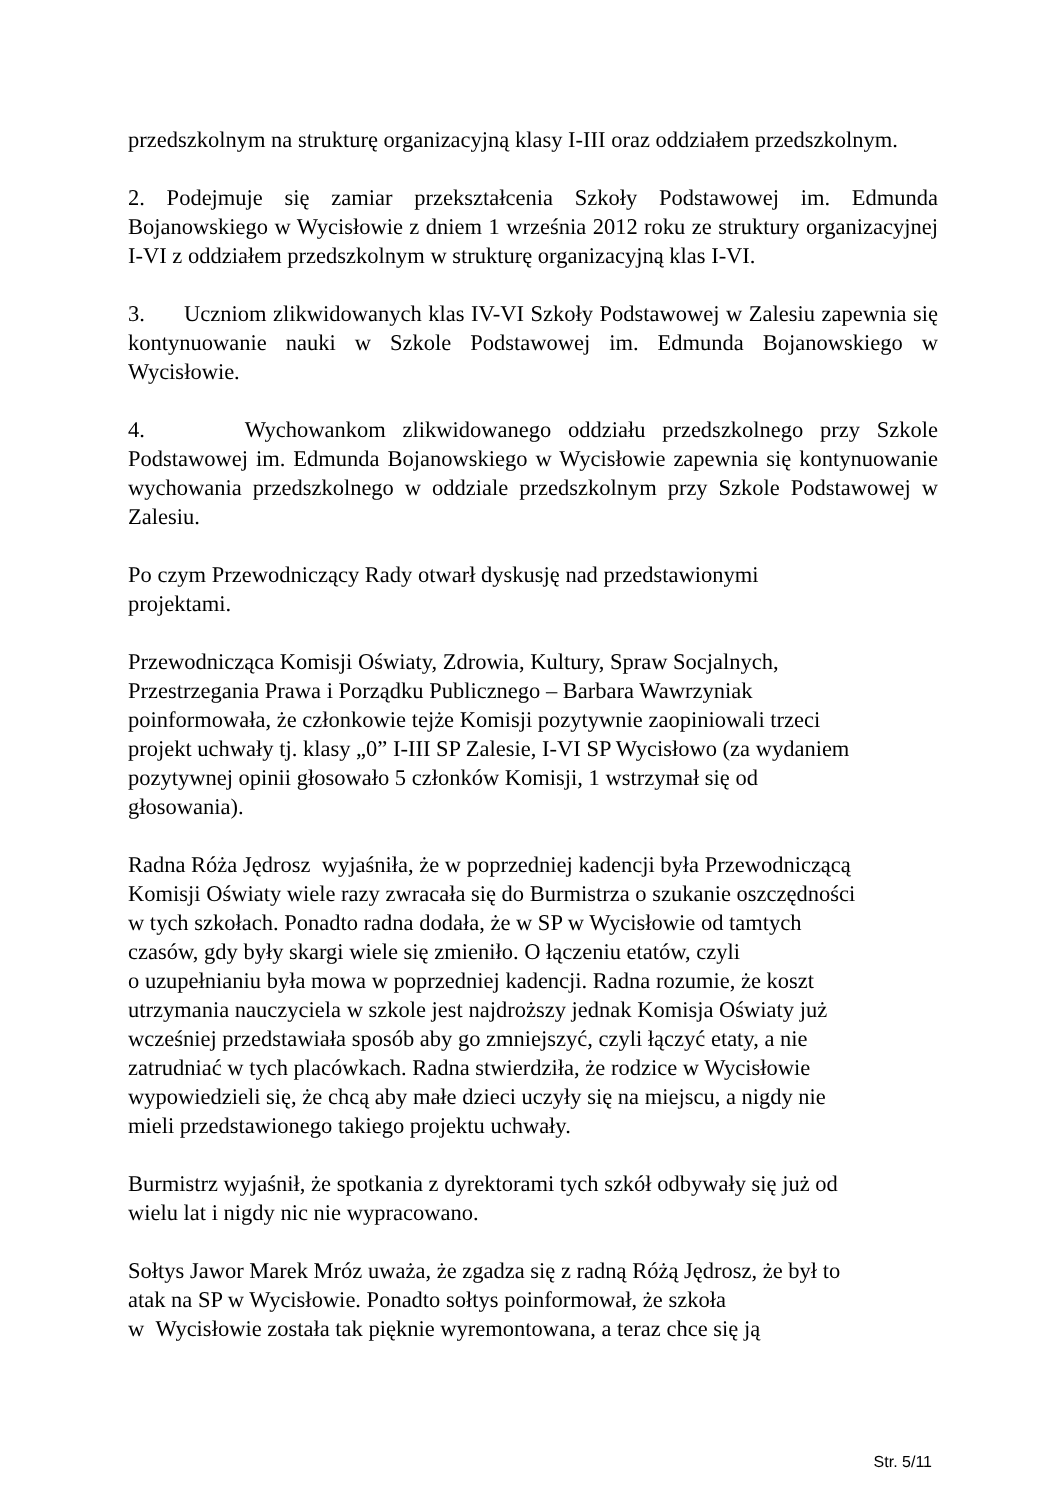przedszkolnym na strukturę organizacyjną klasy I-III oraz oddziałem przedszkolnym.
2. Podejmuje się zamiar przekształcenia Szkoły Podstawowej im. Edmunda Bojanowskiego w Wycisłowie z dniem 1 września 2012 roku ze struktury organizacyjnej I-VI z oddziałem przedszkolnym w strukturę organizacyjną klas I-VI.
3. Uczniom zlikwidowanych klas IV-VI Szkoły Podstawowej w Zalesiu zapewnia się kontynuowanie nauki w Szkole Podstawowej im. Edmunda Bojanowskiego w Wycisłowie.
4. Wychowankom zlikwidowanego oddziału przedszkolnego przy Szkole Podstawowej im. Edmunda Bojanowskiego w Wycisłowie zapewnia się kontynuowanie wychowania przedszkolnego w oddziale przedszkolnym przy Szkole Podstawowej w Zalesiu.
Po czym Przewodniczący Rady otwarł dyskusję nad przedstawionymi
projektami.
Przewodnicząca Komisji Oświaty, Zdrowia, Kultury, Spraw Socjalnych,
Przestrzegania Prawa i Porządku Publicznego – Barbara Wawrzyniak
poinformowała, że członkowie tejże Komisji pozytywnie zaopiniowali trzeci
projekt uchwały tj. klasy „0” I-III SP Zalesie, I-VI SP Wycisłowo (za wydaniem
pozytywnej opinii głosowało 5 członków Komisji, 1 wstrzymał się od
głosowania).
Radna Róża Jędrosz wyjaśniła, że w poprzedniej kadencji była Przewodniczącą
Komisji Oświaty wiele razy zwracała się do Burmistrza o szukanie oszczędności
w tych szkołach. Ponadto radna dodała, że w SP w Wycisłowie od tamtych
czasów, gdy były skargi wiele się zmieniło. O łączeniu etatów, czyli
o uzupełnianiu była mowa w poprzedniej kadencji. Radna rozumie, że koszt
utrzymania nauczyciela w szkole jest najdroższy jednak Komisja Oświaty już
wcześniej przedstawiała sposób aby go zmniejszyć, czyli łączyć etaty, a nie
zatrudniać w tych placówkach. Radna stwierdziła, że rodzice w Wycisłowie
wypowiedzieli się, że chcą aby małe dzieci uczyły się na miejscu, a nigdy nie
mieli przedstawionego takiego projektu uchwały.
Burmistrz wyjaśnił, że spotkania z dyrektorami tych szkół odbywały się już od
wielu lat i nigdy nic nie wypracowano.
Sołtys Jawor Marek Mróz uważa, że zgadza się z radną Różą Jędrosz, że był to
atak na SP w Wycisłowie. Ponadto sołtys poinformował, że szkoła
w Wycisłowie została tak pięknie wyremontowana, a teraz chce się ją
Str. 5/11